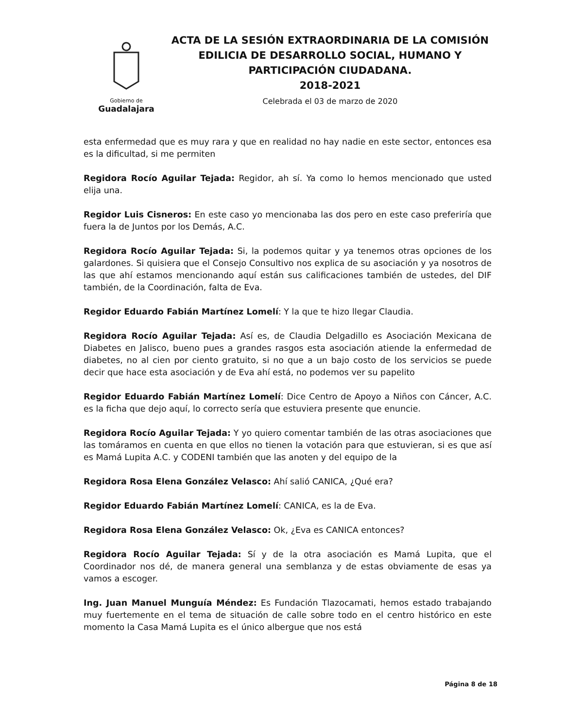Gobierno de
Guadalajara
ACTA DE LA SESIÓN EXTRAORDINARIA DE LA COMISIÓN EDILICIA DE DESARROLLO SOCIAL, HUMANO Y PARTICIPACIÓN CIUDADANA.
2018-2021
Celebrada el 03 de marzo de 2020
esta enfermedad que es muy rara y que en realidad no hay nadie en este sector, entonces esa es la dificultad, si me permiten
Regidora Rocío Aguilar Tejada: Regidor, ah sí. Ya como lo hemos mencionado que usted elija una.
Regidor Luis Cisneros: En este caso yo mencionaba las dos pero en este caso preferiría que fuera la de Juntos por los Demás, A.C.
Regidora Rocío Aguilar Tejada: Si, la podemos quitar y ya tenemos otras opciones de los galardones. Si quisiera que el Consejo Consultivo nos explica de su asociación y ya nosotros de las que ahí estamos mencionando aquí están sus calificaciones también de ustedes, del DIF también, de la Coordinación, falta de Eva.
Regidor Eduardo Fabián Martínez Lomelí: Y la que te hizo llegar Claudia.
Regidora Rocío Aguilar Tejada: Así es, de Claudia Delgadillo es Asociación Mexicana de Diabetes en Jalisco, bueno pues a grandes rasgos esta asociación atiende la enfermedad de diabetes, no al cien por ciento gratuito, si no que a un bajo costo de los servicios se puede decir que hace esta asociación y de Eva ahí está, no podemos ver su papelito
Regidor Eduardo Fabián Martínez Lomelí: Dice Centro de Apoyo a Niños con Cáncer, A.C. es la ficha que dejo aquí, lo correcto sería que estuviera presente que enuncie.
Regidora Rocío Aguilar Tejada: Y yo quiero comentar también de las otras asociaciones que las tomáramos en cuenta en que ellos no tienen la votación para que estuvieran, si es que así es Mamá Lupita A.C. y CODENI también que las anoten y del equipo de la
Regidora Rosa Elena González Velasco: Ahí salió CANICA, ¿Qué era?
Regidor Eduardo Fabián Martínez Lomelí: CANICA, es la de Eva.
Regidora Rosa Elena González Velasco: Ok, ¿Eva es CANICA entonces?
Regidora Rocío Aguilar Tejada: Sí y de la otra asociación es Mamá Lupita, que el Coordinador nos dé, de manera general una semblanza y de estas obviamente de esas ya vamos a escoger.
Ing. Juan Manuel Munguía Méndez: Es Fundación Tlazocamati, hemos estado trabajando muy fuertemente en el tema de situación de calle sobre todo en el centro histórico en este momento la Casa Mamá Lupita es el único albergue que nos está
Página 8 de 18